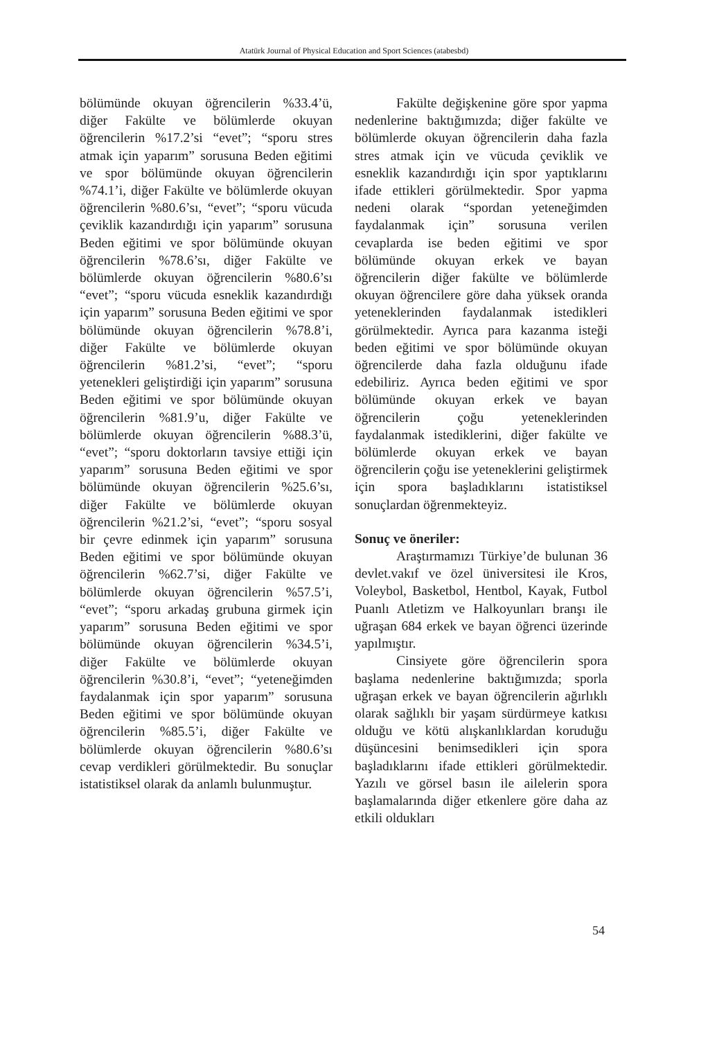Atatürk Journal of Physical Education and Sport Sciences (atabesbd)
bölümünde okuyan öğrencilerin %33.4’ü, diğer Fakülte ve bölümlerde okuyan öğrencilerin %17.2’si “evet”; “sporu stres atmak için yaparım” sorusuna Beden eğitimi ve spor bölümünde okuyan öğrencilerin %74.1’i, diğer Fakülte ve bölümlerde okuyan öğrencilerin %80.6’sı, “evet”; “sporu vücuda çeviklik kazandırdığı için yaparım” sorusuna Beden eğitimi ve spor bölümünde okuyan öğrencilerin %78.6’sı, diğer Fakülte ve bölümlerde okuyan öğrencilerin %80.6’sı “evet”; “sporu vücuda esneklik kazandırdığı için yaparım” sorusuna Beden eğitimi ve spor bölümünde okuyan öğrencilerin %78.8’i, diğer Fakülte ve bölümlerde okuyan öğrencilerin %81.2’si, “evet”; “sporu yetenekleri geliştirdiği için yaparım” sorusuna Beden eğitimi ve spor bölümünde okuyan öğrencilerin %81.9’u, diğer Fakülte ve bölümlerde okuyan öğrencilerin %88.3’ü, “evet”; “sporu doktorların tavsiye ettiği için yaparım” sorusuna Beden eğitimi ve spor bölümünde okuyan öğrencilerin %25.6’sı, diğer Fakülte ve bölümlerde okuyan öğrencilerin %21.2’si, “evet”; “sporu sosyal bir çevre edinmek için yaparım” sorusuna Beden eğitimi ve spor bölümünde okuyan öğrencilerin %62.7’si, diğer Fakülte ve bölümlerde okuyan öğrencilerin %57.5’i, “evet”; “sporu arkadaş grubuna girmek için yaparım” sorusuna Beden eğitimi ve spor bölümünde okuyan öğrencilerin %34.5’i, diğer Fakülte ve bölümlerde okuyan öğrencilerin %30.8’i, “evet”; “yeteneğimden faydalanmak için spor yaparım” sorusuna Beden eğitimi ve spor bölümünde okuyan öğrencilerin %85.5’i, diğer Fakülte ve bölümlerde okuyan öğrencilerin %80.6’sı cevap verdikleri görülmektedir. Bu sonuçlar istatistiksel olarak da anlamlı bulunmuştur.
Fakülte değişkenine göre spor yapma nedenlerine baktığımızda; diğer fakülte ve bölümlerde okuyan öğrencilerin daha fazla stres atmak için ve vücuda çeviklik ve esneklik kazandırdığı için spor yaptıklarını ifade ettikleri görülmektedir. Spor yapma nedeni olarak “spordan yeteneğimden faydalanmak için” sorusuna verilen cevaplarda ise beden eğitimi ve spor bölümünde okuyan erkek ve bayan öğrencilerin diğer fakülte ve bölümlerde okuyan öğrencilere göre daha yüksek oranda yeteneklerinden faydalanmak istedikleri görülmektedir. Ayrıca para kazanma isteği beden eğitimi ve spor bölümünde okuyan öğrencilerde daha fazla olduğunu ifade edebiliriz. Ayrıca beden eğitimi ve spor bölümünde okuyan erkek ve bayan öğrencilerin çoğu yeteneklerinden faydalanmak istediklerini, diğer fakülte ve bölümlerde okuyan erkek ve bayan öğrencilerin çoğu ise yeteneklerini geliştirmek için spora başladıklarını istatistiksel sonuçlardan öğrenmekteyiz.
Sonuç ve öneriler:
Araştırmamızı Türkiye’de bulunan 36 devlet.vakıf ve özel üniversitesi ile Kros, Voleybol, Basketbol, Hentbol, Kayak, Futbol Puanlı Atletizm ve Halkoyunları branşı ile uğraşan 684 erkek ve bayan öğrenci üzerinde yapılmıştır.
Cinsiyete göre öğrencilerin spora başlama nedenlerine baktığımızda; sporla uğraşan erkek ve bayan öğrencilerin ağırlıklı olarak sağlıklı bir yaşam sürdürmeye katkısı olduğu ve kötü alışkanlıklardan koruduğu düşüncesini benimsedikleri için spora başladıklarını ifade ettikleri görülmektedir. Yazılı ve görsel basın ile ailelerin spora başlamalarında diğer etkenlere göre daha az etkili oldukları
54